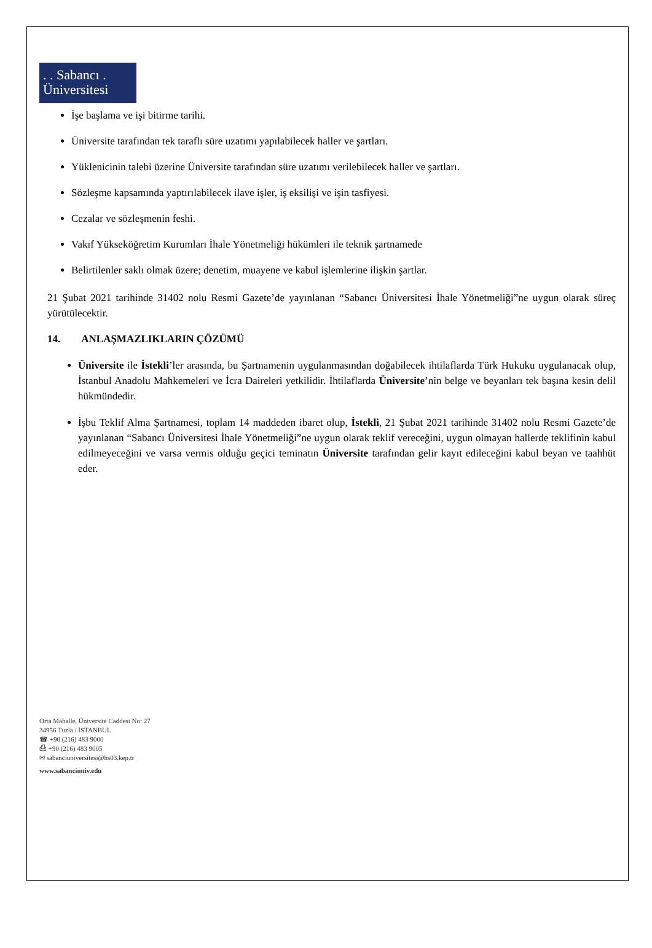. . Sabancı .
Üniversitesi
İşe başlama ve işi bitirme tarihi.
Üniversite tarafından tek taraflı süre uzatımı yapılabilecek haller ve şartları.
Yüklenicinin talebi üzerine Üniversite tarafından süre uzatımı verilebilecek haller ve şartları.
Sözleşme kapsamında yaptırılabilecek ilave işler, iş eksilişi ve işin tasfiyesi.
Cezalar ve sözleşmenin feshi.
Vakıf Yükseköğretim Kurumları İhale Yönetmeliği hükümleri ile teknik şartnamede
Belirtilenler saklı olmak üzere; denetim, muayene ve kabul işlemlerine ilişkin şartlar.
21 Şubat 2021 tarihinde 31402 nolu Resmi Gazete’de yayınlanan “Sabancı Üniversitesi İhale Yönetmeliği”ne uygun olarak süreç yürütülecektir.
14. ANLAŞMAZLIKLARIN ÇÖZÜMÜ
Üniversite ile İstekli’ler arasında, bu Şartnamenin uygulanmasından doğabilecek ihtilaflarda Türk Hukuku uygulanacak olup, İstanbul Anadolu Mahkemeleri ve İcra Daireleri yetkilidir. İhtilaflarda Üniversite’nin belge ve beyanları tek başına kesin delil hükmündedir.
İşbu Teklif Alma Şartnamesi, toplam 14 maddeden ibaret olup, İstekli, 21 Şubat 2021 tarihinde 31402 nolu Resmi Gazete’de yayınlanan “Sabancı Üniversitesi İhale Yönetmeliği”ne uygun olarak teklif vereceğini, uygun olmayan hallerde teklifinin kabul edilmeyeceğini ve varsa vermis olduğu geçici teminatın Üniversite tarafından gelir kayıt edileceğini kabul beyan ve taahhüt eder.
Orta Mahalle, Üniversite Caddesi No: 27
34956 Tuzla / İSTANBUL
☎ +90 (216) 483 9000
⎙ +90 (216) 483 9005
✉ sabanciuniversitesi@hs03.kep.tr
www.sabanciuniv.edu